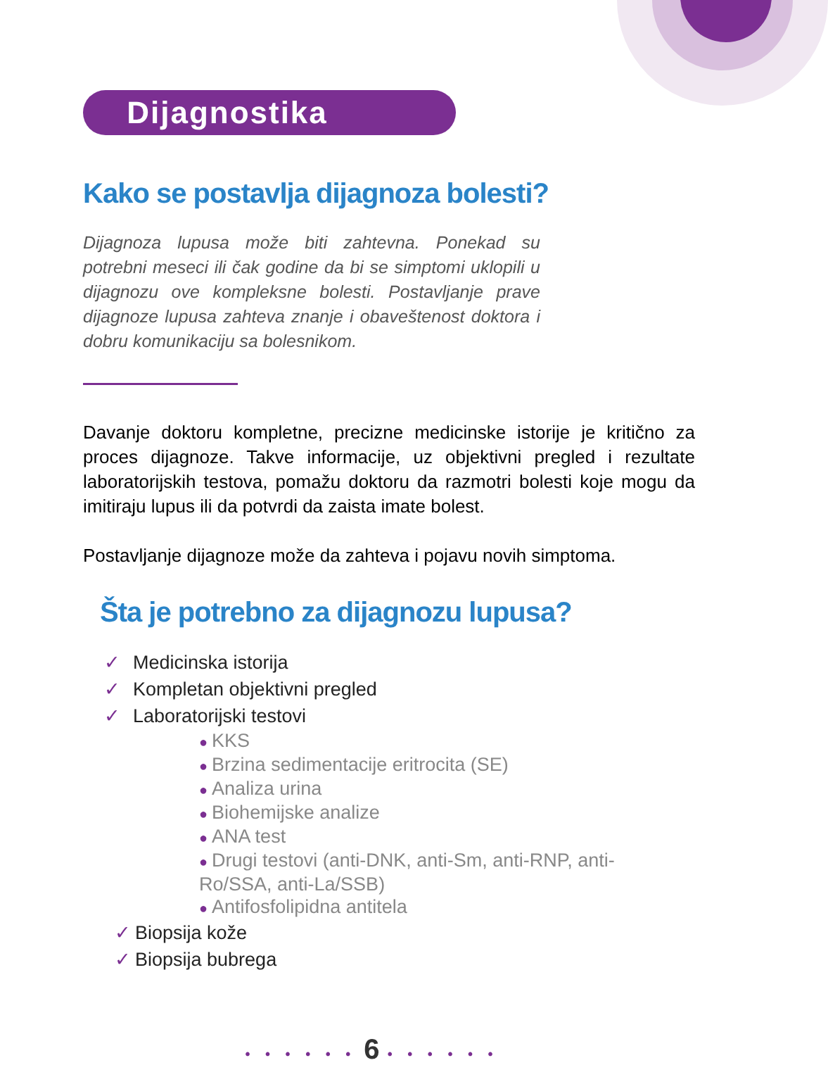Dijagnostika
Kako se postavlja dijagnoza bolesti?
Dijagnoza lupusa može biti zahtevna. Ponekad su potrebni meseci ili čak godine da bi se simptomi uklopili u dijagnozu ove kompleksne bolesti. Postavljanje prave dijagnoze lupusa zahteva znanje i obaveštenost doktora i dobru komunikaciju sa bolesnikom.
Davanje doktoru kompletne, precizne medicinske istorije je kritično za proces dijagnoze. Takve informacije, uz objektivni pregled i rezultate laboratorijskih testova, pomažu doktoru da razmotri bolesti koje mogu da imitiraju lupus ili da potvrdi da zaista imate bolest.
Postavljanje dijagnoze može da zahteva i pojavu novih simptoma.
Šta je potrebno za dijagnozu lupusa?
✓ Medicinska istorija
✓ Kompletan objektivni pregled
✓ Laboratorijski testovi
● KKS
● Brzina sedimentacije eritrocita (SE)
● Analiza urina
● Biohemijske analize
● ANA test
● Drugi testovi (anti-DNK, anti-Sm, anti-RNP, anti-Ro/SSA, anti-La/SSB)
● Antifosfolipidna antitela
✓ Biopsija kože
✓ Biopsija bubrega
• • • • • • 6 • • • • • •